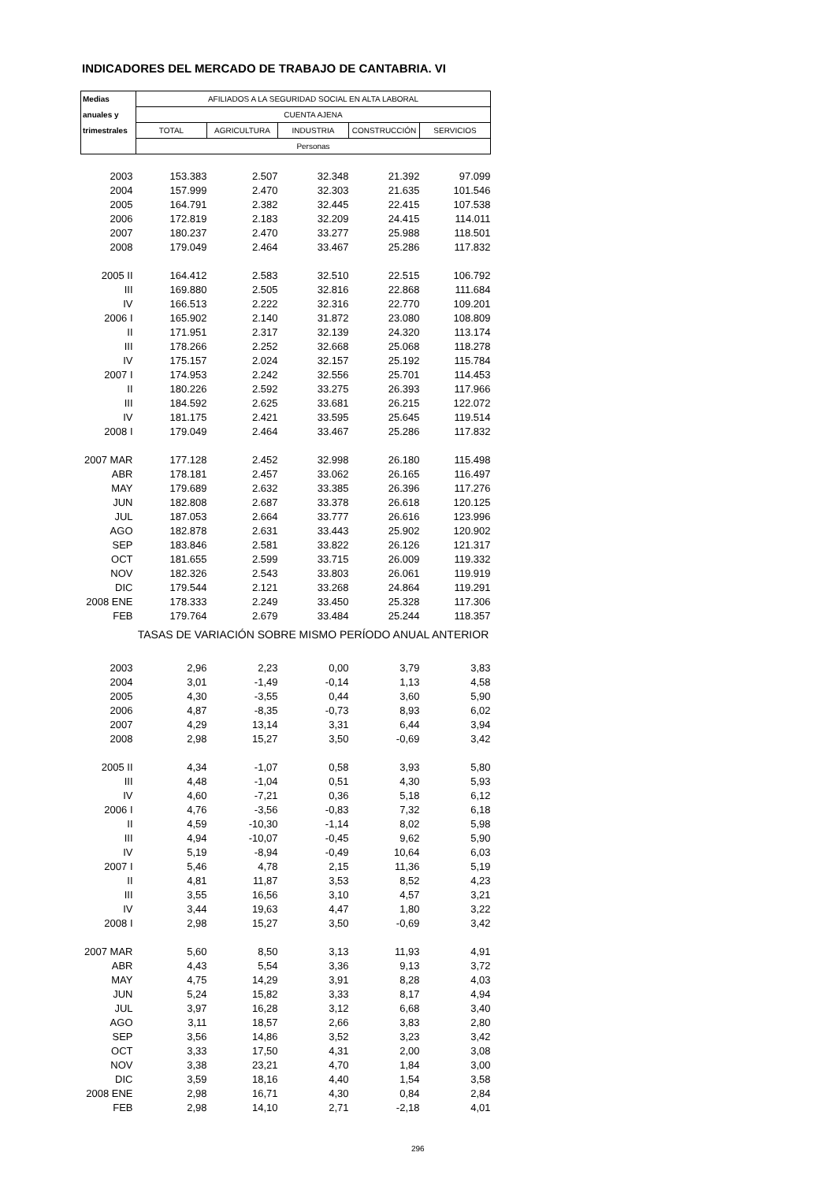INDICADORES DEL MERCADO DE TRABAJO DE CANTABRIA. VI
| Medias | AFILIADOS A LA SEGURIDAD SOCIAL EN ALTA LABORAL | | | | |
| --- | --- | --- | --- | --- | --- |
| anuales y | CUENTA AJENA | | | | |
| trimestrales | TOTAL | AGRICULTURA | INDUSTRIA | CONSTRUCCIÓN | SERVICIOS |
| | Personas | | | | |
| 2003 | 153.383 | 2.507 | 32.348 | 21.392 | 97.099 |
| 2004 | 157.999 | 2.470 | 32.303 | 21.635 | 101.546 |
| 2005 | 164.791 | 2.382 | 32.445 | 22.415 | 107.538 |
| 2006 | 172.819 | 2.183 | 32.209 | 24.415 | 114.011 |
| 2007 | 180.237 | 2.470 | 33.277 | 25.988 | 118.501 |
| 2008 | 179.049 | 2.464 | 33.467 | 25.286 | 117.832 |
| 2005 II | 164.412 | 2.583 | 32.510 | 22.515 | 106.792 |
| III | 169.880 | 2.505 | 32.816 | 22.868 | 111.684 |
| IV | 166.513 | 2.222 | 32.316 | 22.770 | 109.201 |
| 2006 I | 165.902 | 2.140 | 31.872 | 23.080 | 108.809 |
| II | 171.951 | 2.317 | 32.139 | 24.320 | 113.174 |
| III | 178.266 | 2.252 | 32.668 | 25.068 | 118.278 |
| IV | 175.157 | 2.024 | 32.157 | 25.192 | 115.784 |
| 2007 I | 174.953 | 2.242 | 32.556 | 25.701 | 114.453 |
| II | 180.226 | 2.592 | 33.275 | 26.393 | 117.966 |
| III | 184.592 | 2.625 | 33.681 | 26.215 | 122.072 |
| IV | 181.175 | 2.421 | 33.595 | 25.645 | 119.514 |
| 2008 I | 179.049 | 2.464 | 33.467 | 25.286 | 117.832 |
| 2007 MAR | 177.128 | 2.452 | 32.998 | 26.180 | 115.498 |
| ABR | 178.181 | 2.457 | 33.062 | 26.165 | 116.497 |
| MAY | 179.689 | 2.632 | 33.385 | 26.396 | 117.276 |
| JUN | 182.808 | 2.687 | 33.378 | 26.618 | 120.125 |
| JUL | 187.053 | 2.664 | 33.777 | 26.616 | 123.996 |
| AGO | 182.878 | 2.631 | 33.443 | 25.902 | 120.902 |
| SEP | 183.846 | 2.581 | 33.822 | 26.126 | 121.317 |
| OCT | 181.655 | 2.599 | 33.715 | 26.009 | 119.332 |
| NOV | 182.326 | 2.543 | 33.803 | 26.061 | 119.919 |
| DIC | 179.544 | 2.121 | 33.268 | 24.864 | 119.291 |
| 2008 ENE | 178.333 | 2.249 | 33.450 | 25.328 | 117.306 |
| FEB | 179.764 | 2.679 | 33.484 | 25.244 | 118.357 |
| | TASAS DE VARIACIÓN SOBRE MISMO PERÍODO ANUAL ANTERIOR | | | | |
| 2003 | 2,96 | 2,23 | 0,00 | 3,79 | 3,83 |
| 2004 | 3,01 | -1,49 | -0,14 | 1,13 | 4,58 |
| 2005 | 4,30 | -3,55 | 0,44 | 3,60 | 5,90 |
| 2006 | 4,87 | -8,35 | -0,73 | 8,93 | 6,02 |
| 2007 | 4,29 | 13,14 | 3,31 | 6,44 | 3,94 |
| 2008 | 2,98 | 15,27 | 3,50 | -0,69 | 3,42 |
| 2005 II | 4,34 | -1,07 | 0,58 | 3,93 | 5,80 |
| III | 4,48 | -1,04 | 0,51 | 4,30 | 5,93 |
| IV | 4,60 | -7,21 | 0,36 | 5,18 | 6,12 |
| 2006 I | 4,76 | -3,56 | -0,83 | 7,32 | 6,18 |
| II | 4,59 | -10,30 | -1,14 | 8,02 | 5,98 |
| III | 4,94 | -10,07 | -0,45 | 9,62 | 5,90 |
| IV | 5,19 | -8,94 | -0,49 | 10,64 | 6,03 |
| 2007 I | 5,46 | 4,78 | 2,15 | 11,36 | 5,19 |
| II | 4,81 | 11,87 | 3,53 | 8,52 | 4,23 |
| III | 3,55 | 16,56 | 3,10 | 4,57 | 3,21 |
| IV | 3,44 | 19,63 | 4,47 | 1,80 | 3,22 |
| 2008 I | 2,98 | 15,27 | 3,50 | -0,69 | 3,42 |
| 2007 MAR | 5,60 | 8,50 | 3,13 | 11,93 | 4,91 |
| ABR | 4,43 | 5,54 | 3,36 | 9,13 | 3,72 |
| MAY | 4,75 | 14,29 | 3,91 | 8,28 | 4,03 |
| JUN | 5,24 | 15,82 | 3,33 | 8,17 | 4,94 |
| JUL | 3,97 | 16,28 | 3,12 | 6,68 | 3,40 |
| AGO | 3,11 | 18,57 | 2,66 | 3,83 | 2,80 |
| SEP | 3,56 | 14,86 | 3,52 | 3,23 | 3,42 |
| OCT | 3,33 | 17,50 | 4,31 | 2,00 | 3,08 |
| NOV | 3,38 | 23,21 | 4,70 | 1,84 | 3,00 |
| DIC | 3,59 | 18,16 | 4,40 | 1,54 | 3,58 |
| 2008 ENE | 2,98 | 16,71 | 4,30 | 0,84 | 2,84 |
| FEB | 2,98 | 14,10 | 2,71 | -2,18 | 4,01 |
296